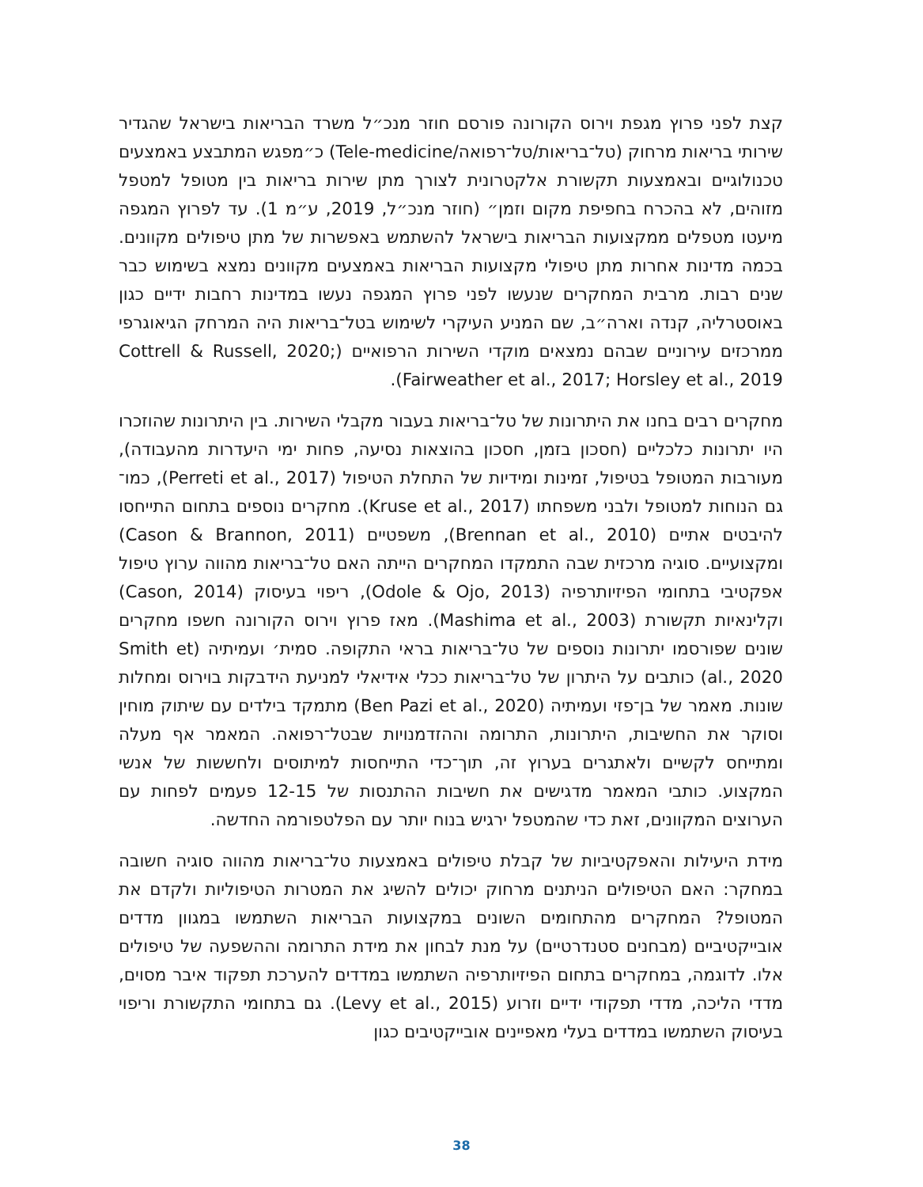קצת לפני פרוץ מגפת וירוס הקורונה פורסם חוזר מנכ״ל משרד הבריאות בישראל שהגדיר שירותי בריאות מרחוק (טל־בריאות/טל־רפואה/Tele-medicine) כ״מפגש המתבצע באמצעים טכנולוגיים ובאמצעות תקשורת אלקטרונית לצורך מתן שירות בריאות בין מטופל למטפל מזוהים, לא בהכרח בחפיפת מקום וזמן״ (חוזר מנכ״ל, 2019, ע״מ 1). עד לפרוץ המגפה מיעטו מטפלים ממקצועות הבריאות בישראל להשתמש באפשרות של מתן טיפולים מקוונים. בכמה מדינות אחרות מתן טיפולי מקצועות הבריאות באמצעים מקוונים נמצא בשימוש כבר שנים רבות. מרבית המחקרים שנעשו לפני פרוץ המגפה נעשו במדינות רחבות ידיים כגון באוסטרליה, קנדה וארה״ב, שם המניע העיקרי לשימוש בטל־בריאות היה המרחק הגיאוגרפי ממרכזים עירוניים שבהם נמצאים מוקדי השירות הרפואיים (Cottrell & Russell, 2020; Fairweather et al., 2017; Horsley et al., 2019).
מחקרים רבים בחנו את היתרונות של טל־בריאות בעבור מקבלי השירות. בין היתרונות שהוזכרו היו יתרונות כלכליים (חסכון בזמן, חסכון בהוצאות נסיעה, פחות ימי היעדרות מהעבודה), מעורבות המטופל בטיפול, זמינות ומידיות של התחלת הטיפול (Perreti et al., 2017), כמו־גם הנוחות למטופל ולבני משפחתו (Kruse et al., 2017). מחקרים נוספים בתחום התייחסו להיבטים אתיים (Brennan et al., 2010), משפטיים (Cason & Brannon, 2011) ומקצועיים. סוגיה מרכזית שבה התמקדו המחקרים הייתה האם טל־בריאות מהווה ערוץ טיפול אפקטיבי בתחומי הפיזיותרפיה (Odole & Ojo, 2013), ריפוי בעיסוק (Cason, 2014) וקלינאיות תקשורת (Mashima et al., 2003). מאז פרוץ וירוס הקורונה חשפו מחקרים שונים שפורסמו יתרונות נוספים של טל־בריאות בראי התקופה. סמית׳ ועמיתיה (Smith et al., 2020) כותבים על היתרון של טל־בריאות ככלי אידיאלי למניעת הידבקות בוירוס ומחלות שונות. מאמר של בן־פזי ועמיתיה (Ben Pazi et al., 2020) מתמקד בילדים עם שיתוק מוחין וסוקר את החשיבות, היתרונות, התרומה וההזדמנויות שבטל־רפואה. המאמר אף מעלה ומתייחס לקשיים ולאתגרים בערוץ זה, תוך־כדי התייחסות למיתוסים ולחששות של אנשי המקצוע. כותבי המאמר מדגישים את חשיבות ההתנסות של 12-15 פעמים לפחות עם הערוצים המקוונים, זאת כדי שהמטפל ירגיש בנוח יותר עם הפלטפורמה החדשה.
מידת היעילות והאפקטיביות של קבלת טיפולים באמצעות טל־בריאות מהווה סוגיה חשובה במחקר: האם הטיפולים הניתנים מרחוק יכולים להשיג את המטרות הטיפוליות ולקדם את המטופל? המחקרים מהתחומים השונים במקצועות הבריאות השתמשו במגוון מדדים אובייקטיביים (מבחנים סטנדרטיים) על מנת לבחון את מידת התרומה וההשפעה של טיפולים אלו. לדוגמה, במחקרים בתחום הפיזיותרפיה השתמשו במדדים להערכת תפקוד איבר מסוים, מדדי הליכה, מדדי תפקודי ידיים וזרוע (Levy et al., 2015). גם בתחומי התקשורת וריפוי בעיסוק השתמשו במדדים בעלי מאפיינים אובייקטיבים כגון
38